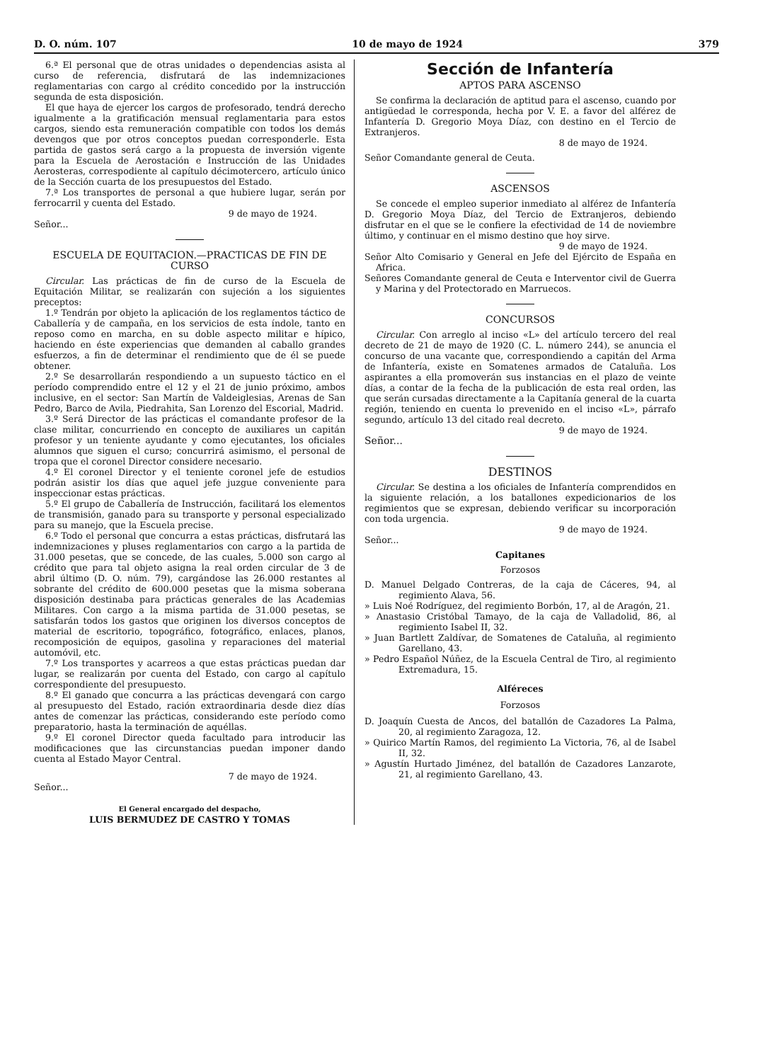D. O. núm. 107 10 de mayo de 1924 379
6.ª El personal que de otras unidades o dependencias asista al curso de referencia, disfrutará de las indemnizaciones reglamentarias con cargo al crédito concedido por la instrucción segunda de esta disposición.
El que haya de ejercer los cargos de profesorado, tendrá derecho igualmente a la gratificación mensual reglamentaria para estos cargos, siendo esta remuneración compatible con todos los demás devengos que por otros conceptos puedan corresponderle. Esta partida de gastos será cargo a la propuesta de inversión vigente para la Escuela de Aerostación e Instrucción de las Unidades Aerosteras, correspodiente al capítulo décimotercero, artículo único de la Sección cuarta de los presupuestos del Estado.
7.ª Los transportes de personal a que hubiere lugar, serán por ferrocarril y cuenta del Estado.
9 de mayo de 1924.
Señor...
ESCUELA DE EQUITACION.—PRACTICAS DE FIN DE CURSO
Circular. Las prácticas de fin de curso de la Escuela de Equitación Militar, se realizarán con sujeción a los siguientes preceptos:
1.º Tendrán por objeto la aplicación de los reglamentos táctico de Caballería y de campaña, en los servicios de esta índole, tanto en reposo como en marcha, en su doble aspecto militar e hípico, haciendo en éste experiencias que demanden al caballo grandes esfuerzos, a fin de determinar el rendimiento que de él se puede obtener.
2.º Se desarrollarán respondiendo a un supuesto táctico en el período comprendido entre el 12 y el 21 de junio próximo, ambos inclusive, en el sector: San Martín de Valdeiglesias, Arenas de San Pedro, Barco de Avila, Piedrahita, San Lorenzo del Escorial, Madrid.
3.º Será Director de las prácticas el comandante profesor de la clase militar, concurriendo en concepto de auxiliares un capitán profesor y un teniente ayudante y como ejecutantes, los oficiales alumnos que siguen el curso; concurrirá asimismo, el personal de tropa que el coronel Director considere necesario.
4.º El coronel Director y el teniente coronel jefe de estudios podrán asistir los días que aquel jefe juzgue conveniente para inspeccionar estas prácticas.
5.º El grupo de Caballería de Instrucción, facilitará los elementos de transmisión, ganado para su transporte y personal especializado para su manejo, que la Escuela precise.
6.º Todo el personal que concurra a estas prácticas, disfrutará las indemnizaciones y pluses reglamentarios con cargo a la partida de 31.000 pesetas, que se concede, de las cuales, 5.000 son cargo al crédito que para tal objeto asigna la real orden circular de 3 de abril último (D. O. núm. 79), cargándose las 26.000 restantes al sobrante del crédito de 600.000 pesetas que la misma soberana disposición destinaba para prácticas generales de las Academias Militares. Con cargo a la misma partida de 31.000 pesetas, se satisfarán todos los gastos que originen los diversos conceptos de material de escritorio, topográfico, fotográfico, enlaces, planos, recomposición de equipos, gasolina y reparaciones del material automóvil, etc.
7.º Los transportes y acarreos a que estas prácticas puedan dar lugar, se realizarán por cuenta del Estado, con cargo al capítulo correspondiente del presupuesto.
8.º El ganado que concurra a las prácticas devengará con cargo al presupuesto del Estado, ración extraordinaria desde diez días antes de comenzar las prácticas, considerando este período como preparatorio, hasta la terminación de aquéllas.
9.º El coronel Director queda facultado para introducir las modificaciones que las circunstancias puedan imponer dando cuenta al Estado Mayor Central.
7 de mayo de 1924.
Señor...
El General encargado del despacho,
LUIS BERMUDEZ DE CASTRO Y TOMAS
Sección de Infantería
APTOS PARA ASCENSO
Se confirma la declaración de aptitud para el ascenso, cuando por antigüedad le corresponda, hecha por V. E. a favor del alférez de Infantería D. Gregorio Moya Díaz, con destino en el Tercio de Extranjeros.
8 de mayo de 1924.
Señor Comandante general de Ceuta.
ASCENSOS
Se concede el empleo superior inmediato al alférez de Infantería D. Gregorio Moya Díaz, del Tercio de Extranjeros, debiendo disfrutar en el que se le confiere la efectividad de 14 de noviembre último, y continuar en el mismo destino que hoy sirve.
9 de mayo de 1924.
Señor Alto Comisario y General en Jefe del Ejército de España en Africa.
Señores Comandante general de Ceuta e Interventor civil de Guerra y Marina y del Protectorado en Marruecos.
CONCURSOS
Circular. Con arreglo al inciso «L» del artículo tercero del real decreto de 21 de mayo de 1920 (C. L. número 244), se anuncia el concurso de una vacante que, correspondiendo a capitán del Arma de Infantería, existe en Somatenes armados de Cataluña. Los aspirantes a ella promoverán sus instancias en el plazo de veinte días, a contar de la fecha de la publicación de esta real orden, las que serán cursadas directamente a la Capitanía general de la cuarta región, teniendo en cuenta lo prevenido en el inciso «L», párrafo segundo, artículo 13 del citado real decreto.
9 de mayo de 1924.
Señor...
DESTINOS
Circular. Se destina a los oficiales de Infantería comprendidos en la siguiente relación, a los batallones expedicionarios de los regimientos que se expresan, debiendo verificar su incorporación con toda urgencia.
9 de mayo de 1924.
Señor...
Capitanes
Forzosos
D. Manuel Delgado Contreras, de la caja de Cáceres, 94, al regimiento Alava, 56.
» Luis Noé Rodríguez, del regimiento Borbón, 17, al de Aragón, 21.
» Anastasio Cristóbal Tamayo, de la caja de Valladolid, 86, al regimiento Isabel II, 32.
» Juan Bartlett Zaldívar, de Somatenes de Cataluña, al regimiento Garellano, 43.
» Pedro Español Núñez, de la Escuela Central de Tiro, al regimiento Extremadura, 15.
Alféreces
Forzosos
D. Joaquín Cuesta de Ancos, del batallón de Cazadores La Palma, 20, al regimiento Zaragoza, 12.
» Quirico Martín Ramos, del regimiento La Victoria, 76, al de Isabel II, 32.
» Agustín Hurtado Jiménez, del batallón de Cazadores Lanzarote, 21, al regimiento Garellano, 43.